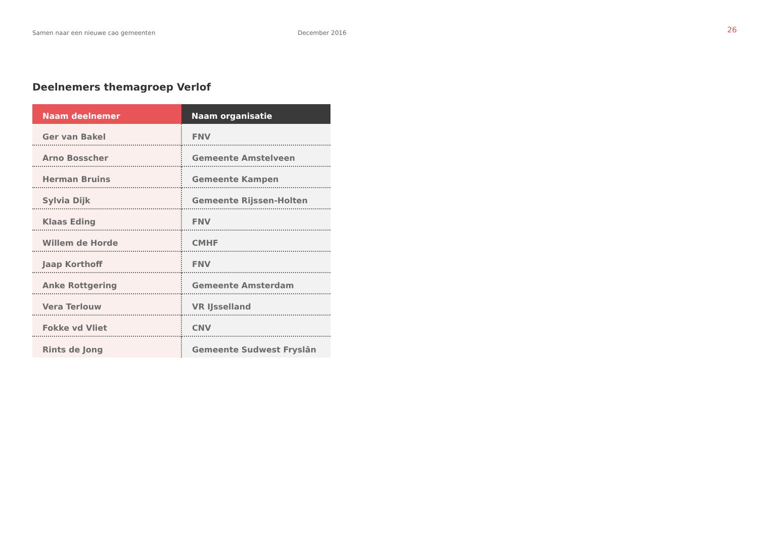Samen naar een nieuwe cao gemeenten December 2016
26
Deelnemers themagroep Verlof
| Naam deelnemer | Naam organisatie |
| --- | --- |
| Ger van Bakel | FNV |
| Arno Bosscher | Gemeente Amstelveen |
| Herman Bruins | Gemeente Kampen |
| Sylvia Dijk | Gemeente Rijssen-Holten |
| Klaas Eding | FNV |
| Willem de Horde | CMHF |
| Jaap Korthoff | FNV |
| Anke Rottgering | Gemeente Amsterdam |
| Vera Terlouw | VR IJsselland |
| Fokke vd Vliet | CNV |
| Rints de Jong | Gemeente Sudwest Fryslân |